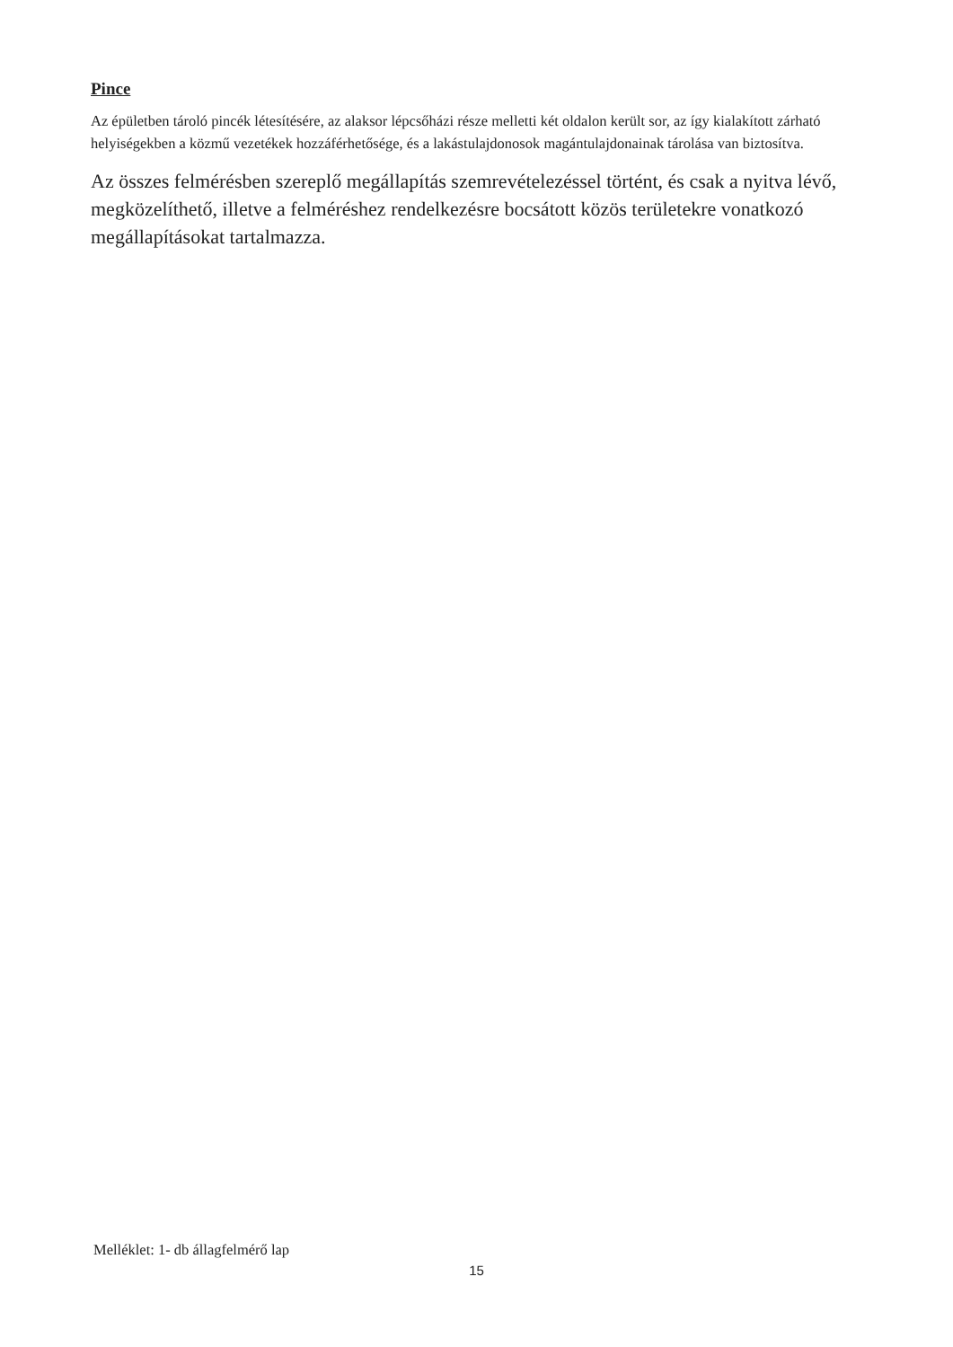Pince
Az épületben tároló pincék létesítésére, az alaksor lépcsőházi része melletti két oldalon került sor, az így kialakított zárható helyiségekben a közmű vezetékek hozzáférhetősége, és a lakástulajdonosok magántulajdonainak tárolása van biztosítva.
Az összes felmérésben szereplő megállapítás szemrevételezéssel történt, és csak a nyitva lévő, megközelíthető, illetve a felméréshez rendelkezésre bocsátott közös területekre vonatkozó megállapításokat tartalmazza.
Melléklet: 1- db állagfelmérő lap
15